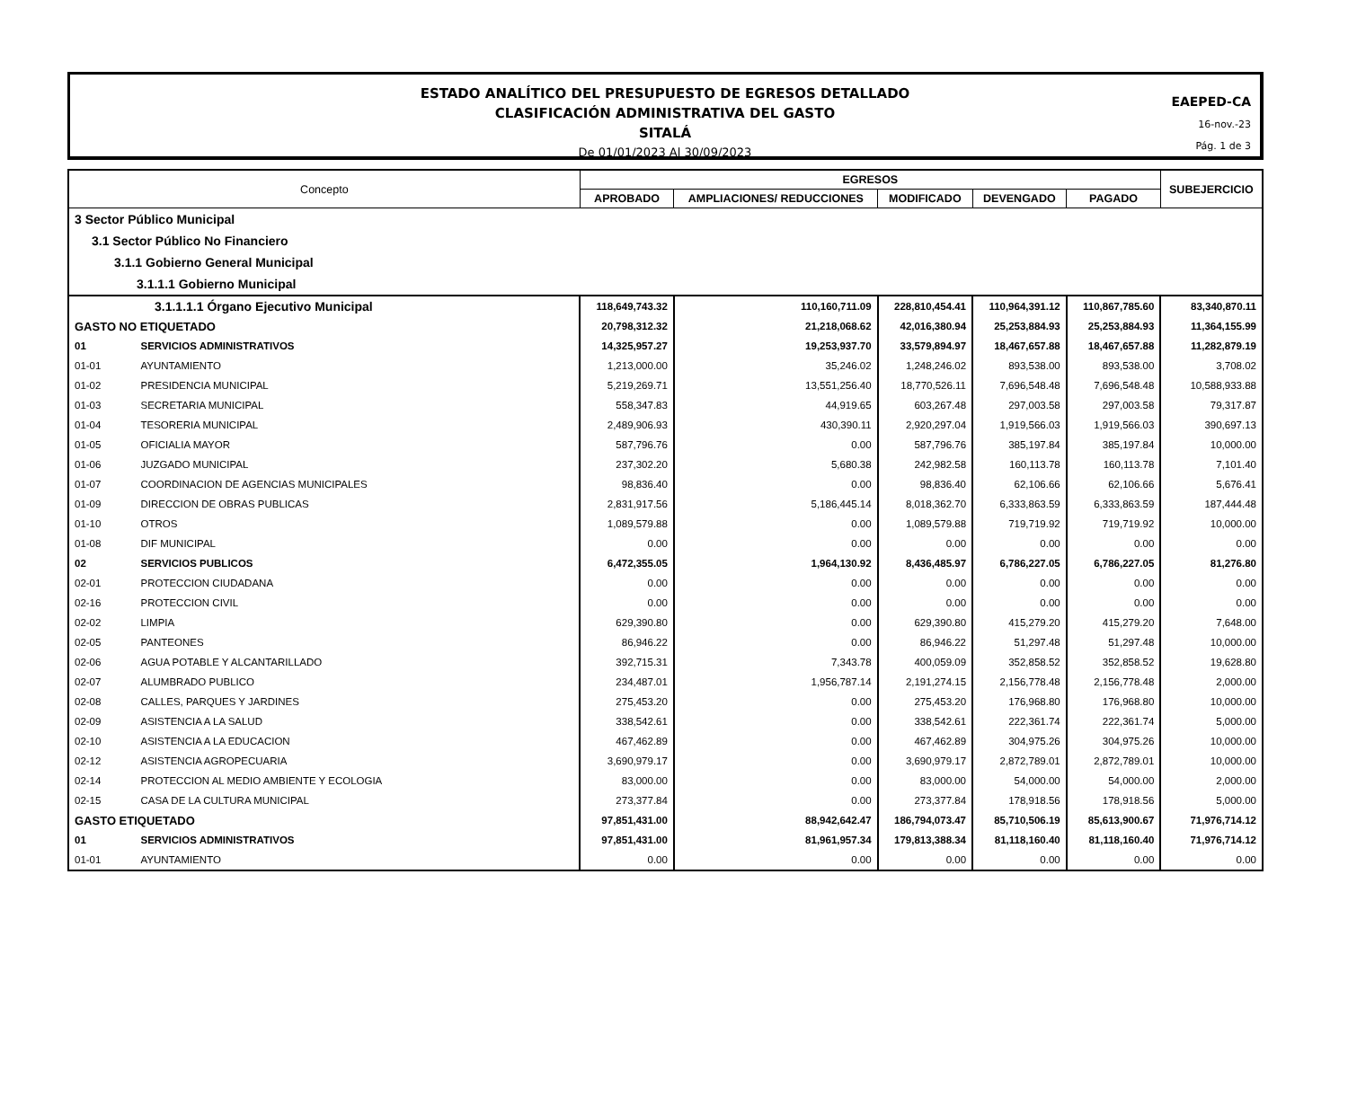ESTADO ANALÍTICO DEL PRESUPUESTO DE EGRESOS DETALLADO
CLASIFICACIÓN ADMINISTRATIVA DEL GASTO
SITALÁ
De 01/01/2023 Al 30/09/2023
EAEPED-CA
16-nov.-23
Pág. 1 de 3
| Concepto | | EGRESOS | | | | | SUBEJERCICIO |
| --- | --- | --- | --- | --- | --- | --- | --- |
| | | APROBADO | AMPLIACIONES/ REDUCCIONES | MODIFICADO | DEVENGADO | PAGADO | |
| 3 Sector Público Municipal | | | | | | | |
| 3.1 Sector Público No Financiero | | | | | | | |
| 3.1.1 Gobierno General Municipal | | | | | | | |
| 3.1.1.1 Gobierno Municipal | | | | | | | |
| 3.1.1.1.1 Órgano Ejecutivo Municipal | | 118,649,743.32 | 110,160,711.09 | 228,810,454.41 | 110,964,391.12 | 110,867,785.60 | 83,340,870.11 |
| GASTO NO ETIQUETADO | | 20,798,312.32 | 21,218,068.62 | 42,016,380.94 | 25,253,884.93 | 25,253,884.93 | 11,364,155.99 |
| 01 | SERVICIOS ADMINISTRATIVOS | 14,325,957.27 | 19,253,937.70 | 33,579,894.97 | 18,467,657.88 | 18,467,657.88 | 11,282,879.19 |
| 01-01 | AYUNTAMIENTO | 1,213,000.00 | 35,246.02 | 1,248,246.02 | 893,538.00 | 893,538.00 | 3,708.02 |
| 01-02 | PRESIDENCIA MUNICIPAL | 5,219,269.71 | 13,551,256.40 | 18,770,526.11 | 7,696,548.48 | 7,696,548.48 | 10,588,933.88 |
| 01-03 | SECRETARIA MUNICIPAL | 558,347.83 | 44,919.65 | 603,267.48 | 297,003.58 | 297,003.58 | 79,317.87 |
| 01-04 | TESORERIA MUNICIPAL | 2,489,906.93 | 430,390.11 | 2,920,297.04 | 1,919,566.03 | 1,919,566.03 | 390,697.13 |
| 01-05 | OFICIALIA MAYOR | 587,796.76 | 0.00 | 587,796.76 | 385,197.84 | 385,197.84 | 10,000.00 |
| 01-06 | JUZGADO MUNICIPAL | 237,302.20 | 5,680.38 | 242,982.58 | 160,113.78 | 160,113.78 | 7,101.40 |
| 01-07 | COORDINACION DE AGENCIAS MUNICIPALES | 98,836.40 | 0.00 | 98,836.40 | 62,106.66 | 62,106.66 | 5,676.41 |
| 01-09 | DIRECCION DE OBRAS PUBLICAS | 2,831,917.56 | 5,186,445.14 | 8,018,362.70 | 6,333,863.59 | 6,333,863.59 | 187,444.48 |
| 01-10 | OTROS | 1,089,579.88 | 0.00 | 1,089,579.88 | 719,719.92 | 719,719.92 | 10,000.00 |
| 01-08 | DIF MUNICIPAL | 0.00 | 0.00 | 0.00 | 0.00 | 0.00 | 0.00 |
| 02 | SERVICIOS PUBLICOS | 6,472,355.05 | 1,964,130.92 | 8,436,485.97 | 6,786,227.05 | 6,786,227.05 | 81,276.80 |
| 02-01 | PROTECCION CIUDADANA | 0.00 | 0.00 | 0.00 | 0.00 | 0.00 | 0.00 |
| 02-16 | PROTECCION CIVIL | 0.00 | 0.00 | 0.00 | 0.00 | 0.00 | 0.00 |
| 02-02 | LIMPIA | 629,390.80 | 0.00 | 629,390.80 | 415,279.20 | 415,279.20 | 7,648.00 |
| 02-05 | PANTEONES | 86,946.22 | 0.00 | 86,946.22 | 51,297.48 | 51,297.48 | 10,000.00 |
| 02-06 | AGUA POTABLE Y ALCANTARILLADO | 392,715.31 | 7,343.78 | 400,059.09 | 352,858.52 | 352,858.52 | 19,628.80 |
| 02-07 | ALUMBRADO PUBLICO | 234,487.01 | 1,956,787.14 | 2,191,274.15 | 2,156,778.48 | 2,156,778.48 | 2,000.00 |
| 02-08 | CALLES, PARQUES Y JARDINES | 275,453.20 | 0.00 | 275,453.20 | 176,968.80 | 176,968.80 | 10,000.00 |
| 02-09 | ASISTENCIA A LA SALUD | 338,542.61 | 0.00 | 338,542.61 | 222,361.74 | 222,361.74 | 5,000.00 |
| 02-10 | ASISTENCIA A LA EDUCACION | 467,462.89 | 0.00 | 467,462.89 | 304,975.26 | 304,975.26 | 10,000.00 |
| 02-12 | ASISTENCIA AGROPECUARIA | 3,690,979.17 | 0.00 | 3,690,979.17 | 2,872,789.01 | 2,872,789.01 | 10,000.00 |
| 02-14 | PROTECCION AL MEDIO AMBIENTE Y ECOLOGIA | 83,000.00 | 0.00 | 83,000.00 | 54,000.00 | 54,000.00 | 2,000.00 |
| 02-15 | CASA DE LA CULTURA MUNICIPAL | 273,377.84 | 0.00 | 273,377.84 | 178,918.56 | 178,918.56 | 5,000.00 |
| GASTO ETIQUETADO | | 97,851,431.00 | 88,942,642.47 | 186,794,073.47 | 85,710,506.19 | 85,613,900.67 | 71,976,714.12 |
| 01 | SERVICIOS ADMINISTRATIVOS | 97,851,431.00 | 81,961,957.34 | 179,813,388.34 | 81,118,160.40 | 81,118,160.40 | 71,976,714.12 |
| 01-01 | AYUNTAMIENTO | 0.00 | 0.00 | 0.00 | 0.00 | 0.00 | 0.00 |